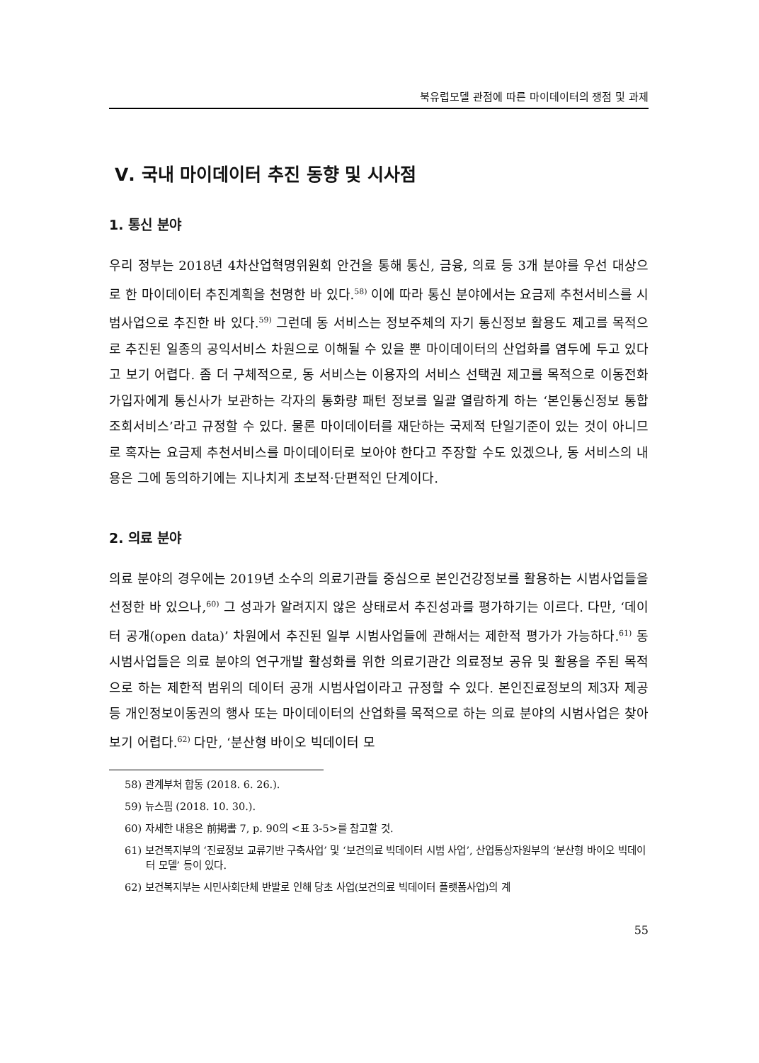북유럽모델 관점에 따른 마이데이터의 쟁점 및 과제
Ⅴ. 국내 마이데이터 추진 동향 및 시사점
1. 통신 분야
우리 정부는 2018년 4차산업혁명위원회 안건을 통해 통신, 금융, 의료 등 3개 분야를 우선 대상으로 한 마이데이터 추진계획을 천명한 바 있다.<sup>58)</sup> 이에 따라 통신 분야에서는 요금제 추천서비스를 시범사업으로 추진한 바 있다.<sup>59)</sup> 그런데 동 서비스는 정보주체의 자기 통신정보 활용도 제고를 목적으로 추진된 일종의 공익서비스 차원으로 이해될 수 있을 뿐 마이데이터의 산업화를 염두에 두고 있다고 보기 어렵다. 좀 더 구체적으로, 동 서비스는 이용자의 서비스 선택권 제고를 목적으로 이동전화 가입자에게 통신사가 보관하는 각자의 통화량 패턴 정보를 일괄 열람하게 하는 ‘본인통신정보 통합조회서비스’라고 규정할 수 있다. 물론 마이데이터를 재단하는 국제적 단일기준이 있는 것이 아니므로 혹자는 요금제 추천서비스를 마이데이터로 보아야 한다고 주장할 수도 있겠으나, 동 서비스의 내용은 그에 동의하기에는 지나치게 초보적·단편적인 단계이다.
2. 의료 분야
의료 분야의 경우에는 2019년 소수의 의료기관들 중심으로 본인건강정보를 활용하는 시범사업들을 선정한 바 있으나,<sup>60)</sup> 그 성과가 알려지지 않은 상태로서 추진성과를 평가하기는 이르다. 다만, ‘데이터 공개(open data)’ 차원에서 추진된 일부 시범사업들에 관해서는 제한적 평가가 가능하다.<sup>61)</sup> 동 시범사업들은 의료 분야의 연구개발 활성화를 위한 의료기관간 의료정보 공유 및 활용을 주된 목적으로 하는 제한적 범위의 데이터 공개 시범사업이라고 규정할 수 있다. 본인진료정보의 제3자 제공 등 개인정보이동권의 행사 또는 마이데이터의 산업화를 목적으로 하는 의료 분야의 시범사업은 찾아보기 어렵다.<sup>62)</sup> 다만, ‘분산형 바이오 빅데이터 모
58) 관계부처 합동 (2018. 6. 26.).
59) 뉴스핌 (2018. 10. 30.).
60) 자세한 내용은 前掲書 7, p. 90의 <표 3-5>를 참고할 것.
61) 보건복지부의 ‘진료정보 교류기반 구축사업’ 및 ‘보건의료 빅데이터 시범 사업’, 산업통상자원부의 ‘분산형 바이오 빅데이터 모델’ 등이 있다.
62) 보건복지부는 시민사회단체 반발로 인해 당초 사업(보건의료 빅데이터 플랫폼사업)의 계
55